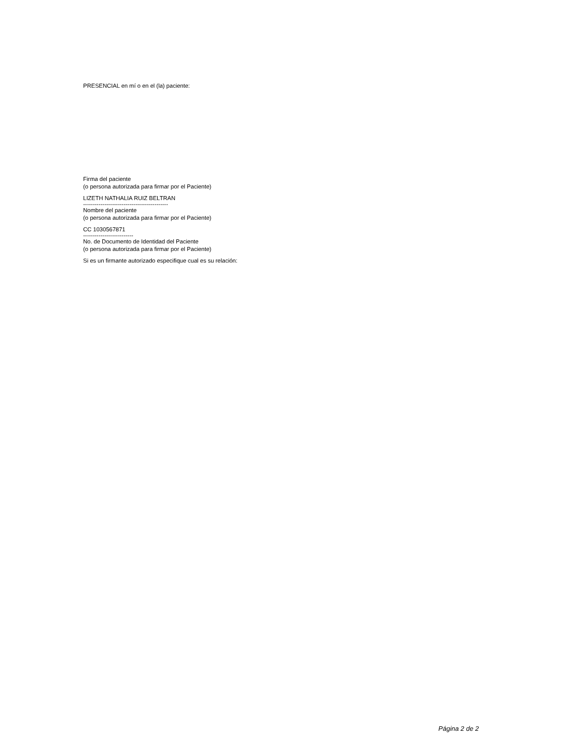PRESENCIAL en mí o en el (la) paciente:
Firma del paciente
(o persona autorizada para firmar por el Paciente)
LIZETH NATHALIA RUIZ BELTRAN
--------------------------------------------
Nombre del paciente
(o persona autorizada para firmar por el Paciente)
CC 1030567871
--------------------------
No. de Documento de Identidad del Paciente
(o persona autorizada para firmar por el Paciente)
Si es un firmante autorizado especifique cual es su relación:
Página 2 de 2